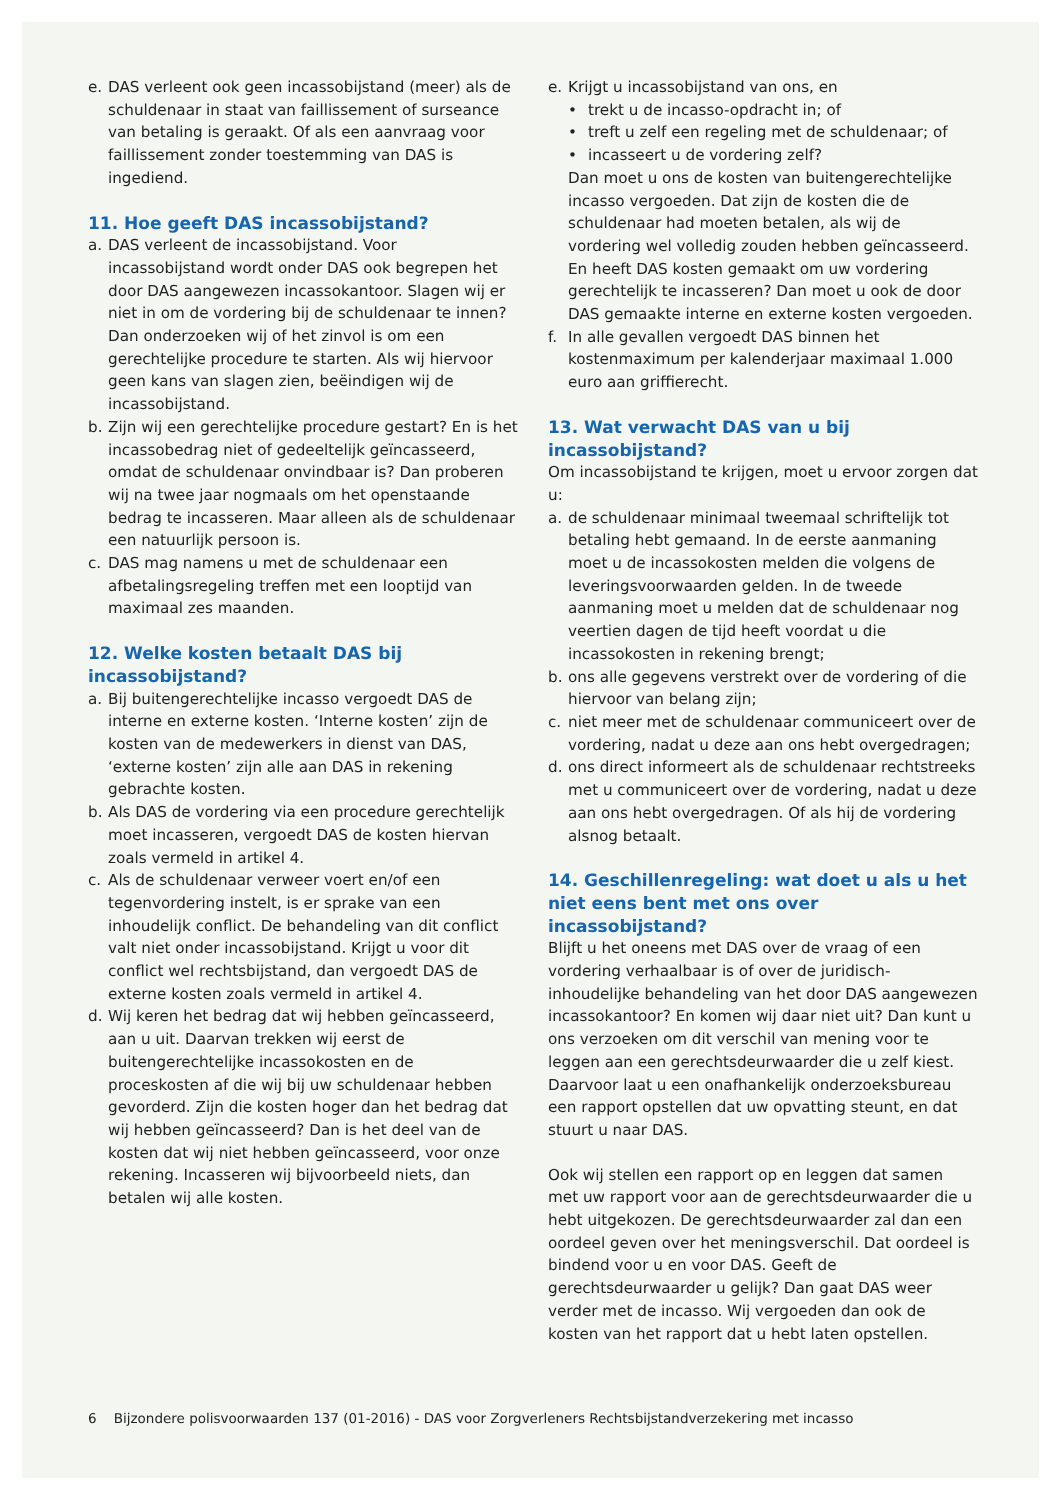e. DAS verleent ook geen incassobijstand (meer) als de schuldenaar in staat van faillissement of surseance van betaling is geraakt. Of als een aanvraag voor faillissement zonder toestemming van DAS is ingediend.
11. Hoe geeft DAS incassobijstand?
a. DAS verleent de incassobijstand. Voor incassobijstand wordt onder DAS ook begrepen het door DAS aangewezen incassokantoor. Slagen wij er niet in om de vordering bij de schuldenaar te innen? Dan onderzoeken wij of het zinvol is om een gerechtelijke procedure te starten. Als wij hiervoor geen kans van slagen zien, beëindigen wij de incassobijstand.
b. Zijn wij een gerechtelijke procedure gestart? En is het incassobedrag niet of gedeeltelijk geïncasseerd, omdat de schuldenaar onvindbaar is? Dan proberen wij na twee jaar nogmaals om het openstaande bedrag te incasseren. Maar alleen als de schuldenaar een natuurlijk persoon is.
c. DAS mag namens u met de schuldenaar een afbetalingsregeling treffen met een looptijd van maximaal zes maanden.
12. Welke kosten betaalt DAS bij incassobijstand?
a. Bij buitengerechtelijke incasso vergoedt DAS de interne en externe kosten. ‘Interne kosten’ zijn de kosten van de medewerkers in dienst van DAS, ‘externe kosten’ zijn alle aan DAS in rekening gebrachte kosten.
b. Als DAS de vordering via een procedure gerechtelijk moet incasseren, vergoedt DAS de kosten hiervan zoals vermeld in artikel 4.
c. Als de schuldenaar verweer voert en/of een tegenvordering instelt, is er sprake van een inhoudelijk conflict. De behandeling van dit conflict valt niet onder incassobijstand. Krijgt u voor dit conflict wel rechtsbijstand, dan vergoedt DAS de externe kosten zoals vermeld in artikel 4.
d. Wij keren het bedrag dat wij hebben geïncasseerd, aan u uit. Daarvan trekken wij eerst de buitengerechtelijke incassokosten en de proceskosten af die wij bij uw schuldenaar hebben gevorderd. Zijn die kosten hoger dan het bedrag dat wij hebben geïncasseerd? Dan is het deel van de kosten dat wij niet hebben geïncasseerd, voor onze rekening. Incasseren wij bijvoorbeeld niets, dan betalen wij alle kosten.
e. Krijgt u incassobijstand van ons, en
• trekt u de incasso-opdracht in; of
• treft u zelf een regeling met de schuldenaar; of
• incasseert u de vordering zelf?
Dan moet u ons de kosten van buitengerechtelijke incasso vergoeden. Dat zijn de kosten die de schuldenaar had moeten betalen, als wij de vordering wel volledig zouden hebben geïncasseerd. En heeft DAS kosten gemaakt om uw vordering gerechtelijk te incasseren? Dan moet u ook de door DAS gemaakte interne en externe kosten vergoeden.
f. In alle gevallen vergoedt DAS binnen het kostenmaximum per kalenderjaar maximaal 1.000 euro aan griffierecht.
13. Wat verwacht DAS van u bij incassobijstand?
Om incassobijstand te krijgen, moet u ervoor zorgen dat u:
a. de schuldenaar minimaal tweemaal schriftelijk tot betaling hebt gemaand. In de eerste aanmaning moet u de incassokosten melden die volgens de leveringsvoorwaarden gelden. In de tweede aanmaning moet u melden dat de schuldenaar nog veertien dagen de tijd heeft voordat u die incassokosten in rekening brengt;
b. ons alle gegevens verstrekt over de vordering of die hiervoor van belang zijn;
c. niet meer met de schuldenaar communiceert over de vordering, nadat u deze aan ons hebt overgedragen;
d. ons direct informeert als de schuldenaar rechtstreeks met u communiceert over de vordering, nadat u deze aan ons hebt overgedragen. Of als hij de vordering alsnog betaalt.
14. Geschillenregeling: wat doet u als u het niet eens bent met ons over incassobijstand?
Blijft u het oneens met DAS over de vraag of een vordering verhaalbaar is of over de juridisch-inhoudelijke behandeling van het door DAS aangewezen incassokantoor? En komen wij daar niet uit? Dan kunt u ons verzoeken om dit verschil van mening voor te leggen aan een gerechtsdeurwaarder die u zelf kiest. Daarvoor laat u een onafhankelijk onderzoeksbureau een rapport opstellen dat uw opvatting steunt, en dat stuurt u naar DAS.
Ook wij stellen een rapport op en leggen dat samen met uw rapport voor aan de gerechtsdeurwaarder die u hebt uitgekozen. De gerechtsdeurwaarder zal dan een oordeel geven over het meningsverschil. Dat oordeel is bindend voor u en voor DAS. Geeft de gerechtsdeurwaarder u gelijk? Dan gaat DAS weer verder met de incasso. Wij vergoeden dan ook de kosten van het rapport dat u hebt laten opstellen.
6 Bijzondere polisvoorwaarden 137 (01-2016) - DAS voor Zorgverleners Rechtsbijstandverzekering met incasso